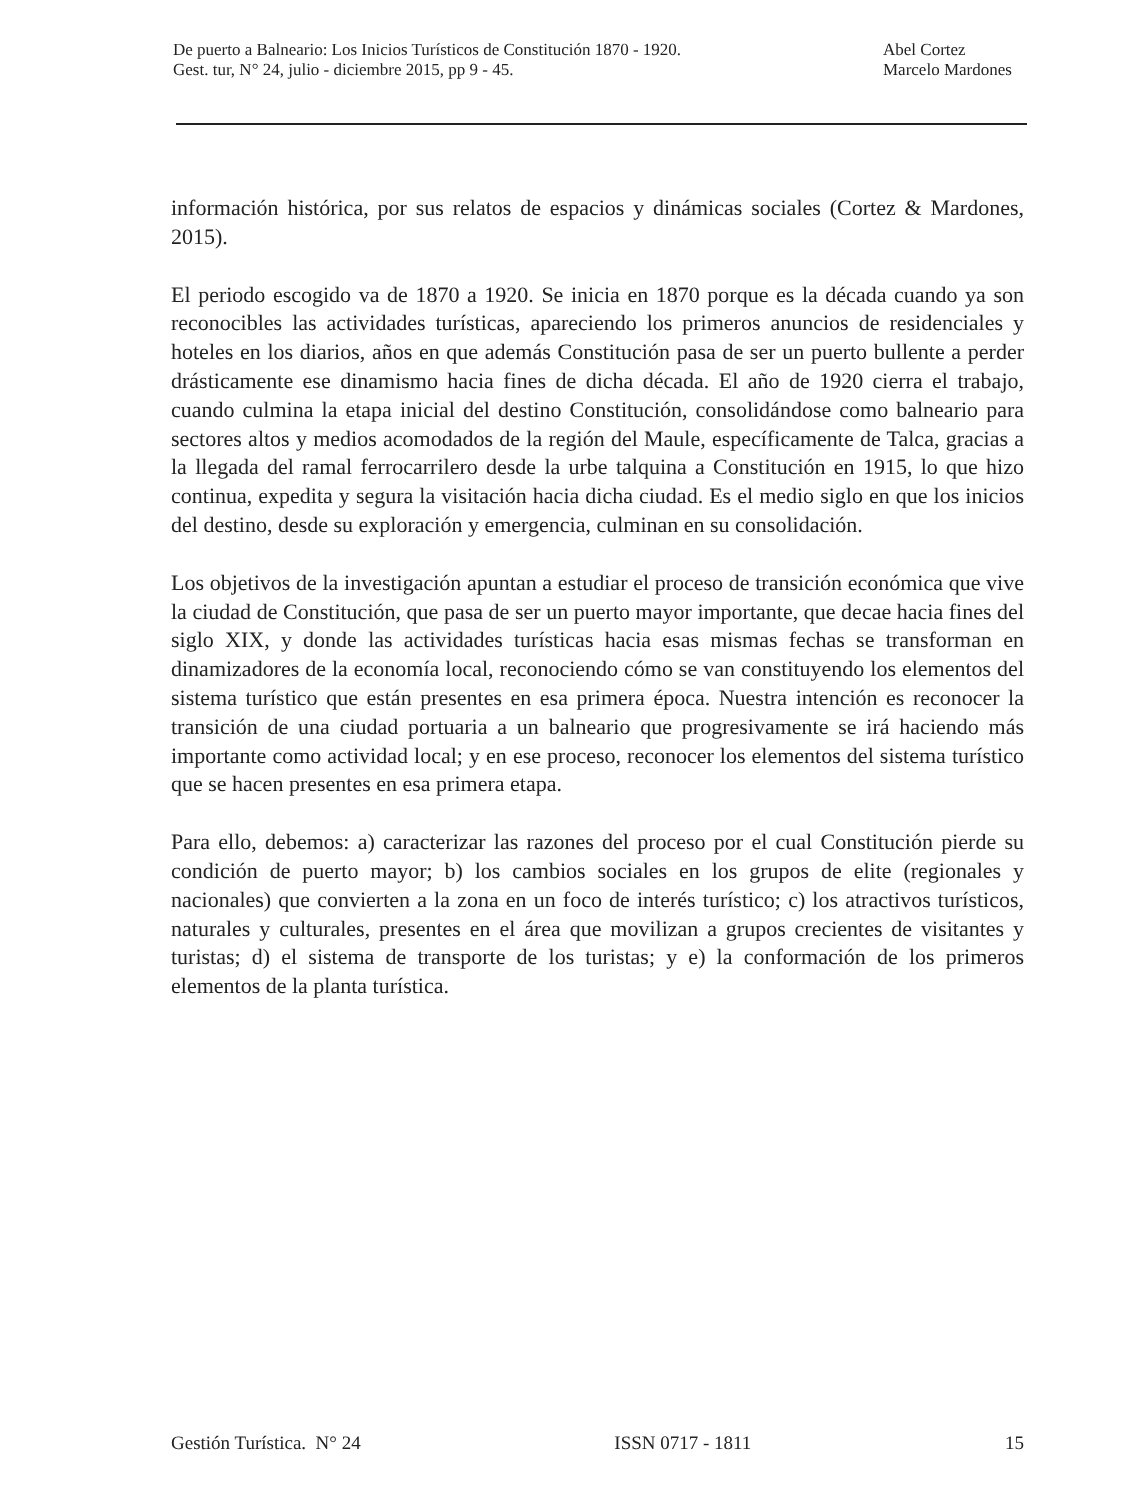De puerto a Balneario: Los Inicios Turísticos de Constitución 1870 - 1920.
Gest. tur, N° 24, julio - diciembre 2015, pp 9 - 45.
Abel Cortez
Marcelo Mardones
información histórica, por sus relatos de espacios y dinámicas sociales (Cortez & Mardones, 2015).
El periodo escogido va de 1870 a 1920. Se inicia en 1870 porque es la década cuando ya son reconocibles las actividades turísticas, apareciendo los primeros anuncios de residenciales y hoteles en los diarios, años en que además Constitución pasa de ser un puerto bullente a perder drásticamente ese dinamismo hacia fines de dicha década. El año de 1920 cierra el trabajo, cuando culmina la etapa inicial del destino Constitución, consolidándose como balneario para sectores altos y medios acomodados de la región del Maule, específicamente de Talca, gracias a la llegada del ramal ferrocarrilero desde la urbe talquina a Constitución en 1915, lo que hizo continua, expedita y segura la visitación hacia dicha ciudad. Es el medio siglo en que los inicios del destino, desde su exploración y emergencia, culminan en su consolidación.
Los objetivos de la investigación apuntan a estudiar el proceso de transición económica que vive la ciudad de Constitución, que pasa de ser un puerto mayor importante, que decae hacia fines del siglo XIX, y donde las actividades turísticas hacia esas mismas fechas se transforman en dinamizadores de la economía local, reconociendo cómo se van constituyendo los elementos del sistema turístico que están presentes en esa primera época. Nuestra intención es reconocer la transición de una ciudad portuaria a un balneario que progresivamente se irá haciendo más importante como actividad local; y en ese proceso, reconocer los elementos del sistema turístico que se hacen presentes en esa primera etapa.
Para ello, debemos: a) caracterizar las razones del proceso por el cual Constitución pierde su condición de puerto mayor; b) los cambios sociales en los grupos de elite (regionales y nacionales) que convierten a la zona en un foco de interés turístico; c) los atractivos turísticos, naturales y culturales, presentes en el área que movilizan a grupos crecientes de visitantes y turistas; d) el sistema de transporte de los turistas; y e) la conformación de los primeros elementos de la planta turística.
Gestión Turística. N° 24 ISSN 0717 - 1811 15